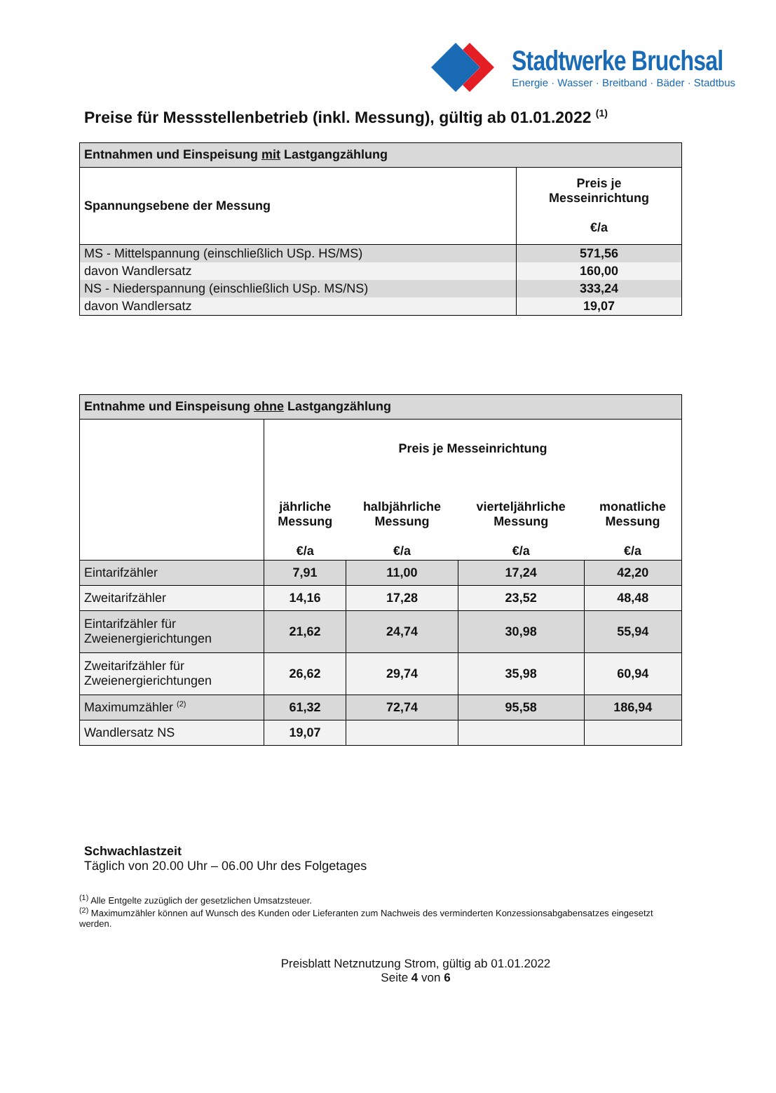Stadtwerke Bruchsal
Energie · Wasser · Breitband · Bäder · Stadtbus
Preise für Messstellenbetrieb (inkl. Messung), gültig ab 01.01.2022 <sup>(1)</sup>
| Entnahmen und Einspeisung mit Lastgangzählung | |
| --- | --- |
| Spannungsebene der Messung | Preis je Messeinrichtung €/a |
| MS - Mittelspannung (einschließlich USp. HS/MS) | 571,56 |
| davon Wandlersatz | 160,00 |
| NS - Niederspannung (einschließlich USp. MS/NS) | 333,24 |
| davon Wandlersatz | 19,07 |
| Entnahme und Einspeisung ohne Lastgangzählung | | | | |
| --- | --- | --- | --- | --- |
| | Preis je Messeinrichtung | | | |
| | jährliche Messung €/a | halbjährliche Messung €/a | vierteljährliche Messung €/a | monatliche Messung €/a |
| Eintarifzähler | 7,91 | 11,00 | 17,24 | 42,20 |
| Zweitarifzähler | 14,16 | 17,28 | 23,52 | 48,48 |
| Eintarifzähler für Zweienergierichtungen | 21,62 | 24,74 | 30,98 | 55,94 |
| Zweitarifzähler für Zweienergierichtungen | 26,62 | 29,74 | 35,98 | 60,94 |
| Maximumzähler <sup>(2)</sup> | 61,32 | 72,74 | 95,58 | 186,94 |
| Wandlersatz NS | 19,07 | | | |
Schwachlastzeit
Täglich von 20.00 Uhr – 06.00 Uhr des Folgetages
<sup>(1)</sup> Alle Entgelte zuzüglich der gesetzlichen Umsatzsteuer.
<sup>(2)</sup> Maximumzähler können auf Wunsch des Kunden oder Lieferanten zum Nachweis des verminderten Konzessionsabgabensatzes eingesetzt werden.
Preisblatt Netznutzung Strom, gültig ab 01.01.2022
Seite 4 von 6